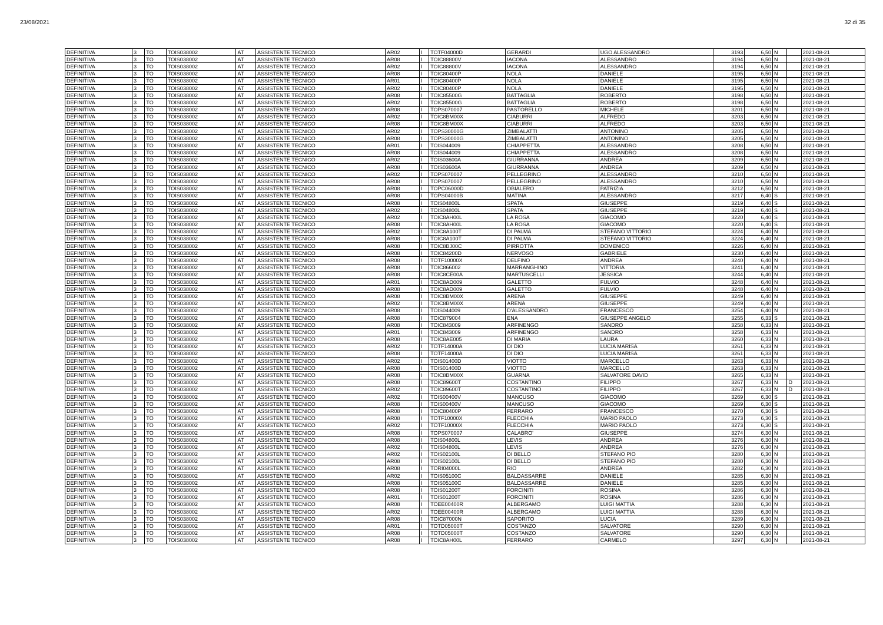23/08/2021 32 di 35
| DEFINITIVA | 3 | TO | TOIS038002 | AT | ASSISTENTE TECNICO | AR02 | I | TOTF04000D | GERARDI | UGO ALESSANDRO | 3193 | 6,50 | N | | 2021-08-21 |
| DEFINITIVA | 3 | TO | TOIS038002 | AT | ASSISTENTE TECNICO | AR08 | I | TOIC88800V | IACONA | ALESSANDRO | 3194 | 6,50 | N | | 2021-08-21 |
| DEFINITIVA | 3 | TO | TOIS038002 | AT | ASSISTENTE TECNICO | AR02 | I | TOIC88800V | IACONA | ALESSANDRO | 3194 | 6,50 | N | | 2021-08-21 |
| DEFINITIVA | 3 | TO | TOIS038002 | AT | ASSISTENTE TECNICO | AR08 | I | TOIC80400P | NOLA | DANIELE | 3195 | 6,50 | N | | 2021-08-21 |
| DEFINITIVA | 3 | TO | TOIS038002 | AT | ASSISTENTE TECNICO | AR01 | I | TOIC80400P | NOLA | DANIELE | 3195 | 6,50 | N | | 2021-08-21 |
| DEFINITIVA | 3 | TO | TOIS038002 | AT | ASSISTENTE TECNICO | AR02 | I | TOIC80400P | NOLA | DANIELE | 3195 | 6,50 | N | | 2021-08-21 |
| DEFINITIVA | 3 | TO | TOIS038002 | AT | ASSISTENTE TECNICO | AR08 | I | TOIC85500G | BATTAGLIA | ROBERTO | 3198 | 6,50 | N | | 2021-08-21 |
| DEFINITIVA | 3 | TO | TOIS038002 | AT | ASSISTENTE TECNICO | AR02 | I | TOIC85500G | BATTAGLIA | ROBERTO | 3198 | 6,50 | N | | 2021-08-21 |
| DEFINITIVA | 3 | TO | TOIS038002 | AT | ASSISTENTE TECNICO | AR08 | I | TOPS070007 | PASTORELLO | MICHELE | 3201 | 6,50 | N | | 2021-08-21 |
| DEFINITIVA | 3 | TO | TOIS038002 | AT | ASSISTENTE TECNICO | AR02 | I | TOIC8BM00X | CIABURRI | ALFREDO | 3203 | 6,50 | N | | 2021-08-21 |
| DEFINITIVA | 3 | TO | TOIS038002 | AT | ASSISTENTE TECNICO | AR08 | I | TOIC8BM00X | CIABURRI | ALFREDO | 3203 | 6,50 | N | | 2021-08-21 |
| DEFINITIVA | 3 | TO | TOIS038002 | AT | ASSISTENTE TECNICO | AR02 | I | TOPS30000G | ZIMBALATTI | ANTONINO | 3205 | 6,50 | N | | 2021-08-21 |
| DEFINITIVA | 3 | TO | TOIS038002 | AT | ASSISTENTE TECNICO | AR08 | I | TOPS30000G | ZIMBALATTI | ANTONINO | 3205 | 6,50 | N | | 2021-08-21 |
| DEFINITIVA | 3 | TO | TOIS038002 | AT | ASSISTENTE TECNICO | AR01 | I | TOIS044009 | CHIAPPETTA | ALESSANDRO | 3208 | 6,50 | N | | 2021-08-21 |
| DEFINITIVA | 3 | TO | TOIS038002 | AT | ASSISTENTE TECNICO | AR08 | I | TOIS044009 | CHIAPPETTA | ALESSANDRO | 3208 | 6,50 | N | | 2021-08-21 |
| DEFINITIVA | 3 | TO | TOIS038002 | AT | ASSISTENTE TECNICO | AR02 | I | TOIS03600A | GIURRANNA | ANDREA | 3209 | 6,50 | N | | 2021-08-21 |
| DEFINITIVA | 3 | TO | TOIS038002 | AT | ASSISTENTE TECNICO | AR08 | I | TOIS03600A | GIURRANNA | ANDREA | 3209 | 6,50 | N | | 2021-08-21 |
| DEFINITIVA | 3 | TO | TOIS038002 | AT | ASSISTENTE TECNICO | AR02 | I | TOPS070007 | PELLEGRINO | ALESSANDRO | 3210 | 6,50 | N | | 2021-08-21 |
| DEFINITIVA | 3 | TO | TOIS038002 | AT | ASSISTENTE TECNICO | AR08 | I | TOPS070007 | PELLEGRINO | ALESSANDRO | 3210 | 6,50 | N | | 2021-08-21 |
| DEFINITIVA | 3 | TO | TOIS038002 | AT | ASSISTENTE TECNICO | AR08 | I | TOPC06000D | OBIALERO | PATRIZIA | 3212 | 6,50 | N | | 2021-08-21 |
| DEFINITIVA | 3 | TO | TOIS038002 | AT | ASSISTENTE TECNICO | AR08 | I | TOPS04000B | MATINA | ALESSANDRO | 3217 | 6,40 | S | | 2021-08-21 |
| DEFINITIVA | 3 | TO | TOIS038002 | AT | ASSISTENTE TECNICO | AR08 | I | TOIS04800L | SPATA | GIUSEPPE | 3219 | 6,40 | S | | 2021-08-21 |
| DEFINITIVA | 3 | TO | TOIS038002 | AT | ASSISTENTE TECNICO | AR02 | I | TOIS04800L | SPATA | GIUSEPPE | 3219 | 6,40 | S | | 2021-08-21 |
| DEFINITIVA | 3 | TO | TOIS038002 | AT | ASSISTENTE TECNICO | AR02 | I | TOIC8AH00L | LA ROSA | GIACOMO | 3220 | 6,40 | S | | 2021-08-21 |
| DEFINITIVA | 3 | TO | TOIS038002 | AT | ASSISTENTE TECNICO | AR08 | I | TOIC8AH00L | LA ROSA | GIACOMO | 3220 | 6,40 | S | | 2021-08-21 |
| DEFINITIVA | 3 | TO | TOIS038002 | AT | ASSISTENTE TECNICO | AR02 | I | TOIC8A100T | DI PALMA | STEFANO VITTORIO | 3224 | 6,40 | N | | 2021-08-21 |
| DEFINITIVA | 3 | TO | TOIS038002 | AT | ASSISTENTE TECNICO | AR08 | I | TOIC8A100T | DI PALMA | STEFANO VITTORIO | 3224 | 6,40 | N | | 2021-08-21 |
| DEFINITIVA | 3 | TO | TOIS038002 | AT | ASSISTENTE TECNICO | AR08 | I | TOIC8BJ00C | PIRROTTA | DOMENICO | 3226 | 6,40 | N | | 2021-08-21 |
| DEFINITIVA | 3 | TO | TOIS038002 | AT | ASSISTENTE TECNICO | AR08 | I | TOIC84200D | NERVOSO | GABRIELE | 3230 | 6,40 | N | | 2021-08-21 |
| DEFINITIVA | 3 | TO | TOIS038002 | AT | ASSISTENTE TECNICO | AR08 | I | TOTF10000X | DELFINO | ANDREA | 3240 | 6,40 | N | | 2021-08-21 |
| DEFINITIVA | 3 | TO | TOIS038002 | AT | ASSISTENTE TECNICO | AR08 | I | TOIC866002 | MARRANGHINO | VITTORIA | 3241 | 6,40 | N | | 2021-08-21 |
| DEFINITIVA | 3 | TO | TOIS038002 | AT | ASSISTENTE TECNICO | AR08 | I | TOIC8CE00A | MARTUSCELLI | JESSICA | 3244 | 6,40 | N | | 2021-08-21 |
| DEFINITIVA | 3 | TO | TOIS038002 | AT | ASSISTENTE TECNICO | AR01 | I | TOIC8AD009 | GALETTO | FULVIO | 3248 | 6,40 | N | | 2021-08-21 |
| DEFINITIVA | 3 | TO | TOIS038002 | AT | ASSISTENTE TECNICO | AR08 | I | TOIC8AD009 | GALETTO | FULVIO | 3248 | 6,40 | N | | 2021-08-21 |
| DEFINITIVA | 3 | TO | TOIS038002 | AT | ASSISTENTE TECNICO | AR08 | I | TOIC8BM00X | ARENA | GIUSEPPE | 3249 | 6,40 | N | | 2021-08-21 |
| DEFINITIVA | 3 | TO | TOIS038002 | AT | ASSISTENTE TECNICO | AR02 | I | TOIC8BM00X | ARENA | GIUSEPPE | 3249 | 6,40 | N | | 2021-08-21 |
| DEFINITIVA | 3 | TO | TOIS038002 | AT | ASSISTENTE TECNICO | AR08 | I | TOIS044009 | D'ALESSANDRO | FRANCESCO | 3254 | 6,40 | N | | 2021-08-21 |
| DEFINITIVA | 3 | TO | TOIS038002 | AT | ASSISTENTE TECNICO | AR08 | I | TOIC879004 | ENA | GIUSEPPE ANGELO | 3255 | 6,33 | S | | 2021-08-21 |
| DEFINITIVA | 3 | TO | TOIS038002 | AT | ASSISTENTE TECNICO | AR08 | I | TOIC843009 | ARFINENGO | SANDRO | 3258 | 6,33 | N | | 2021-08-21 |
| DEFINITIVA | 3 | TO | TOIS038002 | AT | ASSISTENTE TECNICO | AR01 | I | TOIC843009 | ARFINENGO | SANDRO | 3258 | 6,33 | N | | 2021-08-21 |
| DEFINITIVA | 3 | TO | TOIS038002 | AT | ASSISTENTE TECNICO | AR08 | I | TOIC8AE005 | DI MARIA | LAURA | 3260 | 6,33 | N | | 2021-08-21 |
| DEFINITIVA | 3 | TO | TOIS038002 | AT | ASSISTENTE TECNICO | AR02 | I | TOTF14000A | DI DIO | LUCIA MARISA | 3261 | 6,33 | N | | 2021-08-21 |
| DEFINITIVA | 3 | TO | TOIS038002 | AT | ASSISTENTE TECNICO | AR08 | I | TOTF14000A | DI DIO | LUCIA MARISA | 3261 | 6,33 | N | | 2021-08-21 |
| DEFINITIVA | 3 | TO | TOIS038002 | AT | ASSISTENTE TECNICO | AR02 | I | TOIS01400D | VIOTTO | MARCELLO | 3263 | 6,33 | N | | 2021-08-21 |
| DEFINITIVA | 3 | TO | TOIS038002 | AT | ASSISTENTE TECNICO | AR08 | I | TOIS01400D | VIOTTO | MARCELLO | 3263 | 6,33 | N | | 2021-08-21 |
| DEFINITIVA | 3 | TO | TOIS038002 | AT | ASSISTENTE TECNICO | AR08 | I | TOIC8BM00X | GUARNA | SALVATORE DAVID | 3265 | 6,33 | N | | 2021-08-21 |
| DEFINITIVA | 3 | TO | TOIS038002 | AT | ASSISTENTE TECNICO | AR08 | I | TOIC89600T | COSTANTINO | FILIPPO | 3267 | 6,33 | N | D | 2021-08-21 |
| DEFINITIVA | 3 | TO | TOIS038002 | AT | ASSISTENTE TECNICO | AR02 | I | TOIC89600T | COSTANTINO | FILIPPO | 3267 | 6,33 | N | D | 2021-08-21 |
| DEFINITIVA | 3 | TO | TOIS038002 | AT | ASSISTENTE TECNICO | AR02 | I | TOIS00400V | MANCUSO | GIACOMO | 3269 | 6,30 | S | | 2021-08-21 |
| DEFINITIVA | 3 | TO | TOIS038002 | AT | ASSISTENTE TECNICO | AR08 | I | TOIS00400V | MANCUSO | GIACOMO | 3269 | 6,30 | S | | 2021-08-21 |
| DEFINITIVA | 3 | TO | TOIS038002 | AT | ASSISTENTE TECNICO | AR08 | I | TOIC80400P | FERRARO | FRANCESCO | 3270 | 6,30 | S | | 2021-08-21 |
| DEFINITIVA | 3 | TO | TOIS038002 | AT | ASSISTENTE TECNICO | AR08 | I | TOTF10000X | FLECCHIA | MARIO PAOLO | 3273 | 6,30 | S | | 2021-08-21 |
| DEFINITIVA | 3 | TO | TOIS038002 | AT | ASSISTENTE TECNICO | AR02 | I | TOTF10000X | FLECCHIA | MARIO PAOLO | 3273 | 6,30 | S | | 2021-08-21 |
| DEFINITIVA | 3 | TO | TOIS038002 | AT | ASSISTENTE TECNICO | AR08 | I | TOPS070007 | CALABRO' | GIUSEPPE | 3274 | 6,30 | N | | 2021-08-21 |
| DEFINITIVA | 3 | TO | TOIS038002 | AT | ASSISTENTE TECNICO | AR08 | I | TOIS04800L | LEVIS | ANDREA | 3276 | 6,30 | N | | 2021-08-21 |
| DEFINITIVA | 3 | TO | TOIS038002 | AT | ASSISTENTE TECNICO | AR02 | I | TOIS04800L | LEVIS | ANDREA | 3276 | 6,30 | N | | 2021-08-21 |
| DEFINITIVA | 3 | TO | TOIS038002 | AT | ASSISTENTE TECNICO | AR02 | I | TOIS02100L | DI BELLO | STEFANO PIO | 3280 | 6,30 | N | | 2021-08-21 |
| DEFINITIVA | 3 | TO | TOIS038002 | AT | ASSISTENTE TECNICO | AR08 | I | TOIS02100L | DI BELLO | STEFANO PIO | 3280 | 6,30 | N | | 2021-08-21 |
| DEFINITIVA | 3 | TO | TOIS038002 | AT | ASSISTENTE TECNICO | AR08 | I | TORI04000L | RIO | ANDREA | 3282 | 6,30 | N | | 2021-08-21 |
| DEFINITIVA | 3 | TO | TOIS038002 | AT | ASSISTENTE TECNICO | AR02 | I | TOIS05100C | BALDASSARRE | DANIELE | 3285 | 6,30 | N | | 2021-08-21 |
| DEFINITIVA | 3 | TO | TOIS038002 | AT | ASSISTENTE TECNICO | AR08 | I | TOIS05100C | BALDASSARRE | DANIELE | 3285 | 6,30 | N | | 2021-08-21 |
| DEFINITIVA | 3 | TO | TOIS038002 | AT | ASSISTENTE TECNICO | AR08 | I | TOIS01200T | FORCINITI | ROSINA | 3286 | 6,30 | N | | 2021-08-21 |
| DEFINITIVA | 3 | TO | TOIS038002 | AT | ASSISTENTE TECNICO | AR01 | I | TOIS01200T | FORCINITI | ROSINA | 3286 | 6,30 | N | | 2021-08-21 |
| DEFINITIVA | 3 | TO | TOIS038002 | AT | ASSISTENTE TECNICO | AR08 | I | TOEE00400R | ALBERGAMO | LUIGI MATTIA | 3288 | 6,30 | N | | 2021-08-21 |
| DEFINITIVA | 3 | TO | TOIS038002 | AT | ASSISTENTE TECNICO | AR02 | I | TOEE00400R | ALBERGAMO | LUIGI MATTIA | 3288 | 6,30 | N | | 2021-08-21 |
| DEFINITIVA | 3 | TO | TOIS038002 | AT | ASSISTENTE TECNICO | AR08 | I | TOIC87000N | SAPORITO | LUCIA | 3289 | 6,30 | N | | 2021-08-21 |
| DEFINITIVA | 3 | TO | TOIS038002 | AT | ASSISTENTE TECNICO | AR01 | I | TOTD05000T | COSTANZO | SALVATORE | 3290 | 6,30 | N | | 2021-08-21 |
| DEFINITIVA | 3 | TO | TOIS038002 | AT | ASSISTENTE TECNICO | AR08 | I | TOTD05000T | COSTANZO | SALVATORE | 3290 | 6,30 | N | | 2021-08-21 |
| DEFINITIVA | 3 | TO | TOIS038002 | AT | ASSISTENTE TECNICO | AR08 | I | TOIC8AH00L | FERRARO | CARMELO | 3297 | 6,30 | N | | 2021-08-21 |